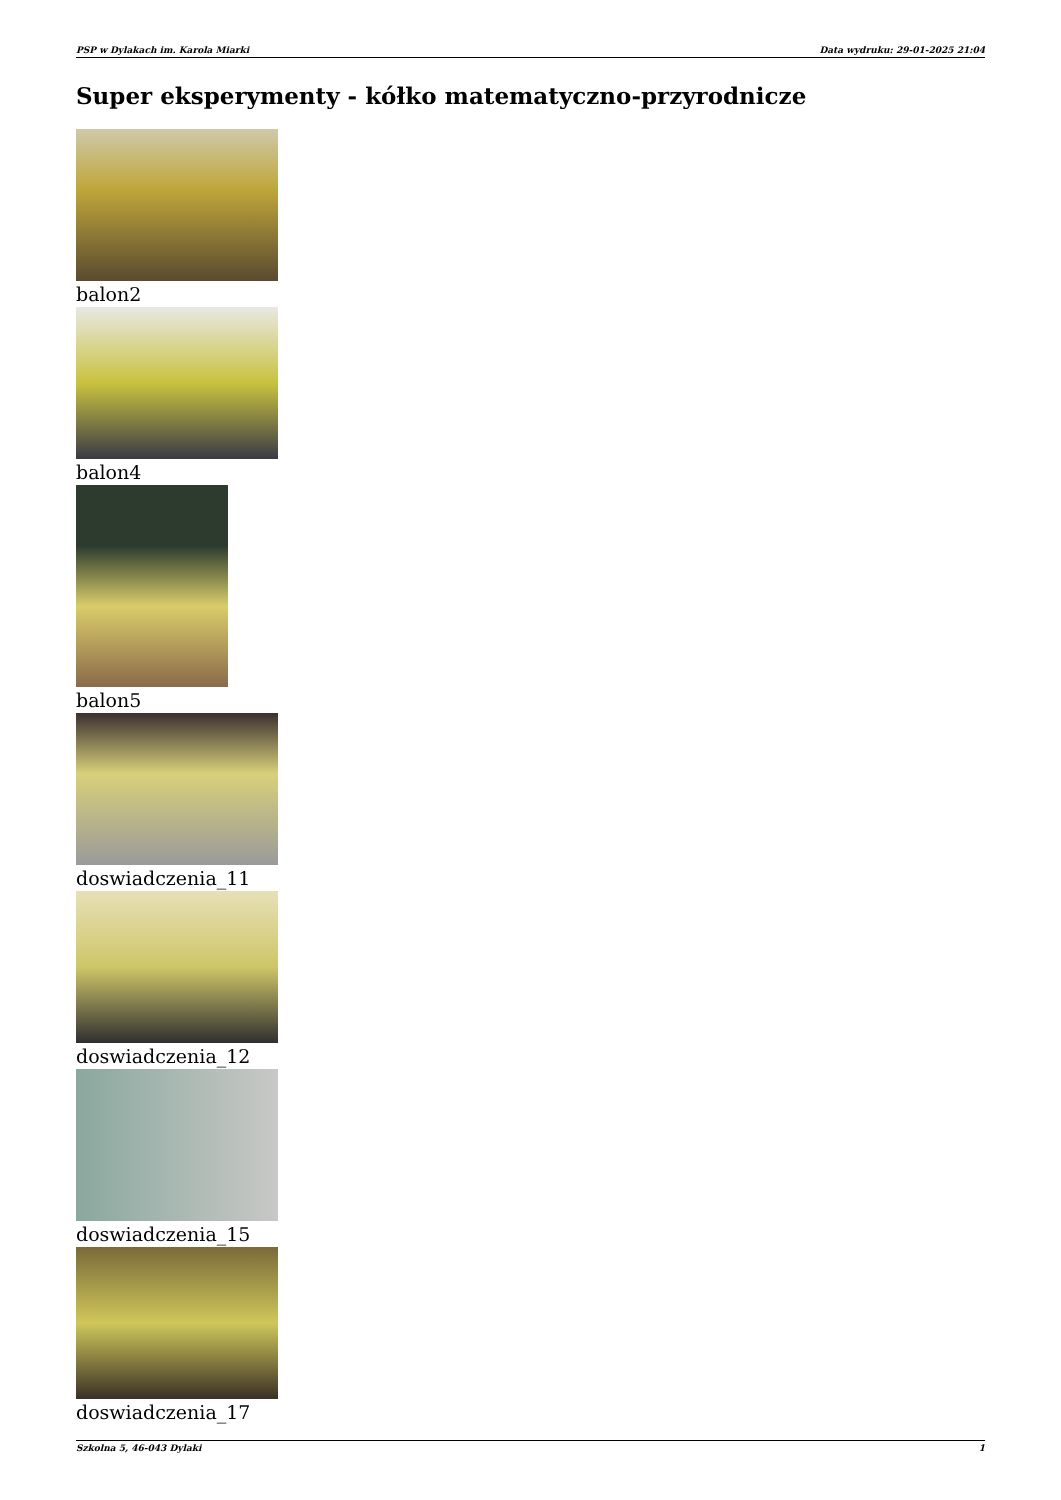PSP w Dylakach im. Karola Miarki Data wydruku: 29-01-2025 21:04
Super eksperymenty - kółko matematyczno-przyrodnicze
balon2
balon4
balon5
doswiadczenia_11
doswiadczenia_12
doswiadczenia_15
doswiadczenia_17
Szkolna 5, 46-043 Dylaki 1